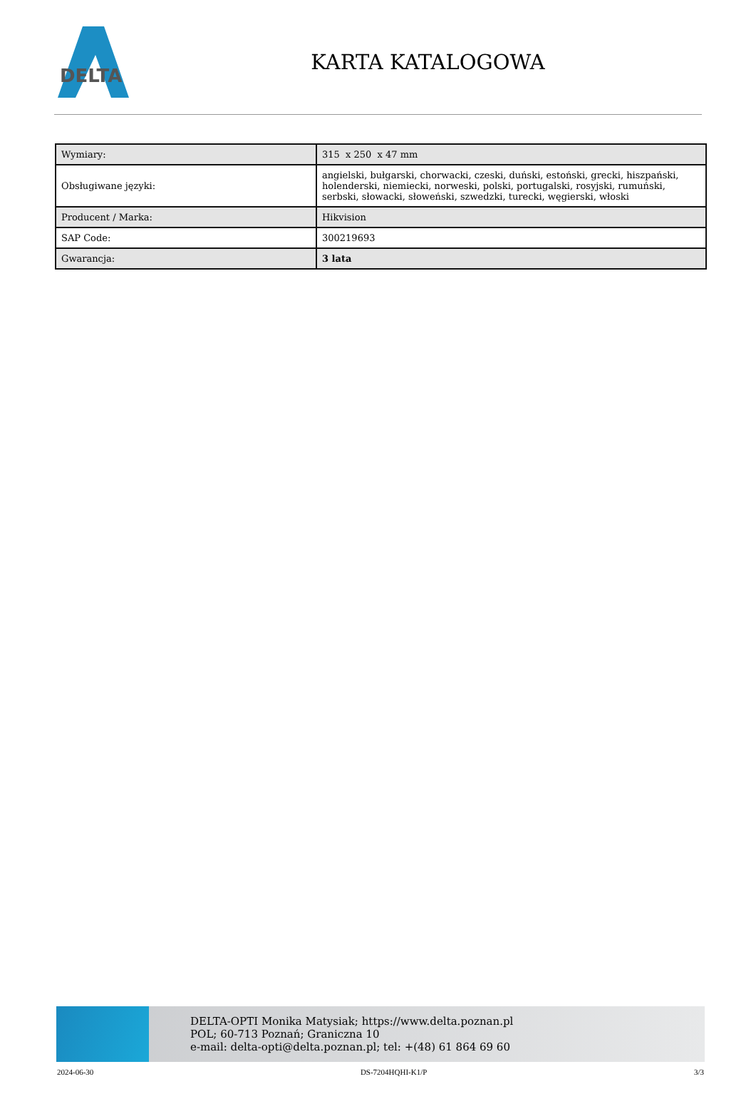DELTA
KARTA KATALOGOWA
| Wymiary: | 315 x 250 x 47 mm |
| Obsługiwane języki: | angielski, bułgarski, chorwacki, czeski, duński, estoński, grecki, hiszpański, holenderski, niemiecki, norweski, polski, portugalski, rosyjski, rumuński, serbski, słowacki, słoweński, szwedzki, turecki, węgierski, włoski |
| Producent / Marka: | Hikvision |
| SAP Code: | 300219693 |
| Gwarancja: | 3 lata |
DELTA-OPTI Monika Matysiak; https://www.delta.poznan.pl
POL; 60-713 Poznań; Graniczna 10
e-mail: delta-opti@delta.poznan.pl; tel: +(48) 61 864 69 60
2024-06-30 DS-7204HQHI-K1/P 3/3